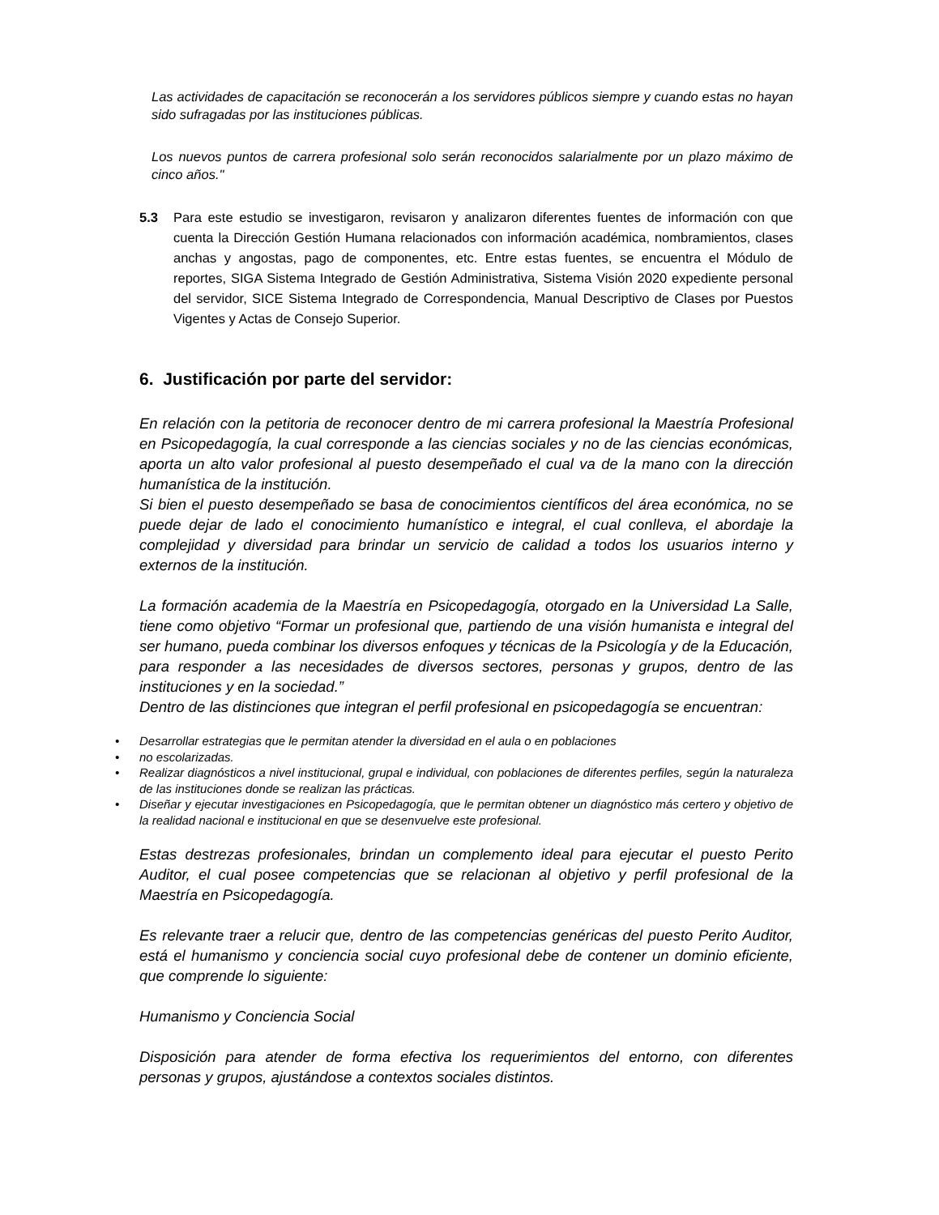Las actividades de capacitación se reconocerán a los servidores públicos siempre y cuando estas no hayan sido sufragadas por las instituciones públicas.
Los nuevos puntos de carrera profesional solo serán reconocidos salarialmente por un plazo máximo de cinco años."
5.3 Para este estudio se investigaron, revisaron y analizaron diferentes fuentes de información con que cuenta la Dirección Gestión Humana relacionados con información académica, nombramientos, clases anchas y angostas, pago de componentes, etc. Entre estas fuentes, se encuentra el Módulo de reportes, SIGA Sistema Integrado de Gestión Administrativa, Sistema Visión 2020 expediente personal del servidor, SICE Sistema Integrado de Correspondencia, Manual Descriptivo de Clases por Puestos Vigentes y Actas de Consejo Superior.
6. Justificación por parte del servidor:
En relación con la petitoria de reconocer dentro de mi carrera profesional la Maestría Profesional en Psicopedagogía, la cual corresponde a las ciencias sociales y no de las ciencias económicas, aporta un alto valor profesional al puesto desempeñado el cual va de la mano con la dirección humanística de la institución.
Si bien el puesto desempeñado se basa de conocimientos científicos del área económica, no se puede dejar de lado el conocimiento humanístico e integral, el cual conlleva, el abordaje la complejidad y diversidad para brindar un servicio de calidad a todos los usuarios interno y externos de la institución.
La formación academia de la Maestría en Psicopedagogía, otorgado en la Universidad La Salle, tiene como objetivo “Formar un profesional que, partiendo de una visión humanista e integral del ser humano, pueda combinar los diversos enfoques y técnicas de la Psicología y de la Educación, para responder a las necesidades de diversos sectores, personas y grupos, dentro de las instituciones y en la sociedad.”
Dentro de las distinciones que integran el perfil profesional en psicopedagogía se encuentran:
• Desarrollar estrategias que le permitan atender la diversidad en el aula o en poblaciones
• no escolarizadas.
• Realizar diagnósticos a nivel institucional, grupal e individual, con poblaciones de diferentes perfiles, según la naturaleza de las instituciones donde se realizan las prácticas.
• Diseñar y ejecutar investigaciones en Psicopedagogía, que le permitan obtener un diagnóstico más certero y objetivo de la realidad nacional e institucional en que se desenvuelve este profesional.
Estas destrezas profesionales, brindan un complemento ideal para ejecutar el puesto Perito Auditor, el cual posee competencias que se relacionan al objetivo y perfil profesional de la Maestría en Psicopedagogía.
Es relevante traer a relucir que, dentro de las competencias genéricas del puesto Perito Auditor, está el humanismo y conciencia social cuyo profesional debe de contener un dominio eficiente, que comprende lo siguiente:
Humanismo y Conciencia Social
Disposición para atender de forma efectiva los requerimientos del entorno, con diferentes personas y grupos, ajustándose a contextos sociales distintos.